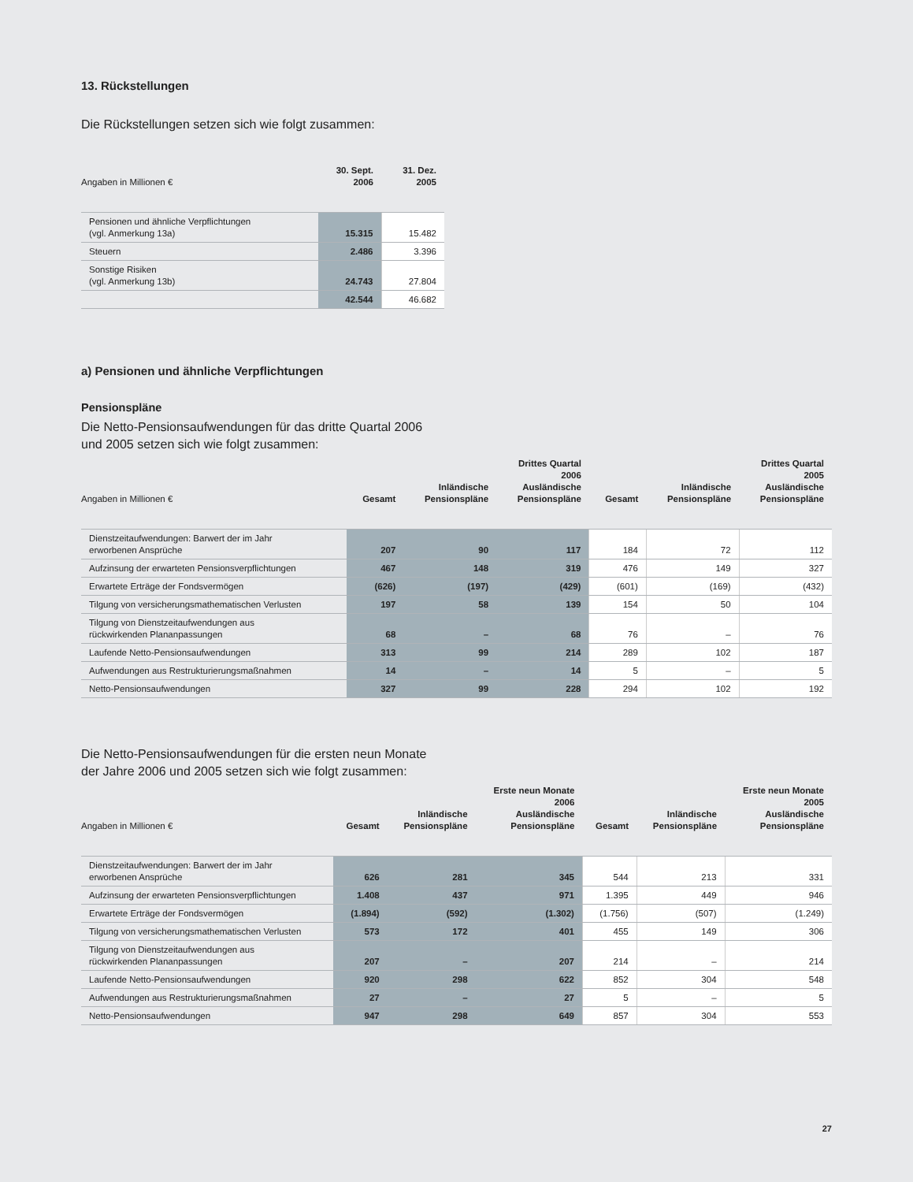13. Rückstellungen
Die Rückstellungen setzen sich wie folgt zusammen:
| Angaben in Millionen € | 30. Sept. 2006 | 31. Dez. 2005 |
| --- | --- | --- |
| Pensionen und ähnliche Verpflichtungen (vgl. Anmerkung 13a) | 15.315 | 15.482 |
| Steuern | 2.486 | 3.396 |
| Sonstige Risiken (vgl. Anmerkung 13b) | 24.743 | 27.804 |
| | 42.544 | 46.682 |
a) Pensionen und ähnliche Verpflichtungen
Pensionspläne
Die Netto-Pensionsaufwendungen für das dritte Quartal 2006
und 2005 setzen sich wie folgt zusammen:
| Angaben in Millionen € | Gesamt | Inländische Pensionspläne | Drittes Quartal 2006 Ausländische Pensionspläne | Gesamt | Inländische Pensionspläne | Drittes Quartal 2005 Ausländische Pensionspläne |
| --- | --- | --- | --- | --- | --- | --- |
| Dienstzeitaufwendungen: Barwert der im Jahr erworbenen Ansprüche | 207 | 90 | 117 | 184 | 72 | 112 |
| Aufzinsung der erwarteten Pensionsverpflichtungen | 467 | 148 | 319 | 476 | 149 | 327 |
| Erwartete Erträge der Fondsvermögen | (626) | (197) | (429) | (601) | (169) | (432) |
| Tilgung von versicherungsmathematischen Verlusten | 197 | 58 | 139 | 154 | 50 | 104 |
| Tilgung von Dienstzeitaufwendungen aus rückwirkenden Plananpassungen | 68 | – | 68 | 76 | – | 76 |
| Laufende Netto-Pensionsaufwendungen | 313 | 99 | 214 | 289 | 102 | 187 |
| Aufwendungen aus Restrukturierungsmaßnahmen | 14 | – | 14 | 5 | – | 5 |
| Netto-Pensionsaufwendungen | 327 | 99 | 228 | 294 | 102 | 192 |
Die Netto-Pensionsaufwendungen für die ersten neun Monate
der Jahre 2006 und 2005 setzen sich wie folgt zusammen:
| Angaben in Millionen € | Gesamt | Inländische Pensionspläne | Erste neun Monate 2006 Ausländische Pensionspläne | Gesamt | Inländische Pensionspläne | Erste neun Monate 2005 Ausländische Pensionspläne |
| --- | --- | --- | --- | --- | --- | --- |
| Dienstzeitaufwendungen: Barwert der im Jahr erworbenen Ansprüche | 626 | 281 | 345 | 544 | 213 | 331 |
| Aufzinsung der erwarteten Pensionsverpflichtungen | 1.408 | 437 | 971 | 1.395 | 449 | 946 |
| Erwartete Erträge der Fondsvermögen | (1.894) | (592) | (1.302) | (1.756) | (507) | (1.249) |
| Tilgung von versicherungsmathematischen Verlusten | 573 | 172 | 401 | 455 | 149 | 306 |
| Tilgung von Dienstzeitaufwendungen aus rückwirkenden Plananpassungen | 207 | – | 207 | 214 | – | 214 |
| Laufende Netto-Pensionsaufwendungen | 920 | 298 | 622 | 852 | 304 | 548 |
| Aufwendungen aus Restrukturierungsmaßnahmen | 27 | – | 27 | 5 | – | 5 |
| Netto-Pensionsaufwendungen | 947 | 298 | 649 | 857 | 304 | 553 |
27